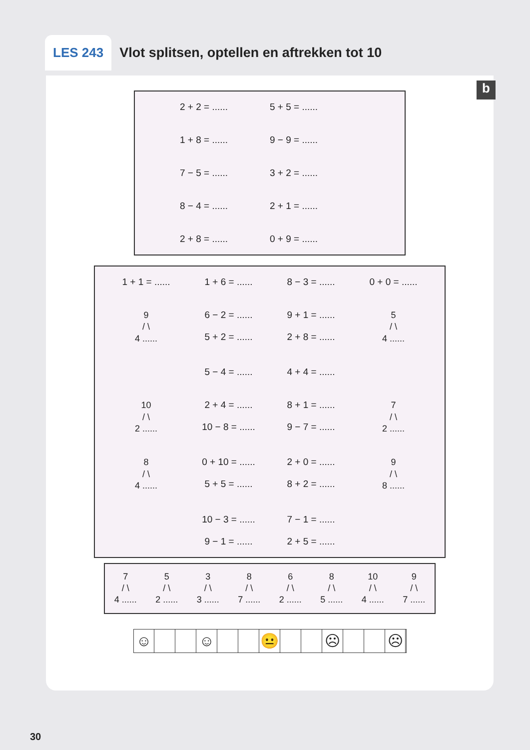LES 243 Vlot splitsen, optellen en aftrekken tot 10
b
2 + 2 = ...... 5 + 5 = ...... 1 + 8 = ...... 9 − 9 = ...... 7 − 5 = ...... 3 + 2 = ...... 8 − 4 = ...... 2 + 1 = ...... 2 + 8 = ...... 0 + 9 = ......
1 + 1 = ...... 1 + 6 = ...... 8 − 3 = ...... 0 + 0 = ......
9
/ \
4 ......
6 − 2 = ......
5 + 2 = ...... 9 + 1 = ......
2 + 8 = ......
5
/ \
4 ......
5 − 4 = ...... 4 + 4 = ......
10
/ \
2 ......
2 + 4 = ......
10 − 8 = ...... 8 + 1 = ......
9 − 7 = ......
7
/ \
2 ......
8
/ \
4 ......
0 + 10 = ......
5 + 5 = ...... 2 + 0 = ......
8 + 2 = ......
9
/ \
8 ......
10 − 3 = ......
9 − 1 = ...... 7 − 1 = ......
2 + 5 = ......
7
/ \
4 ......
5
/ \
2 ......
3
/ \
3 ......
8
/ \
7 ......
6
/ \
2 ......
8
/ \
5 ......
10
/ \
4 ......
9
/ \
7 ......
☺ ☺ 😐 ☹ ☹
30